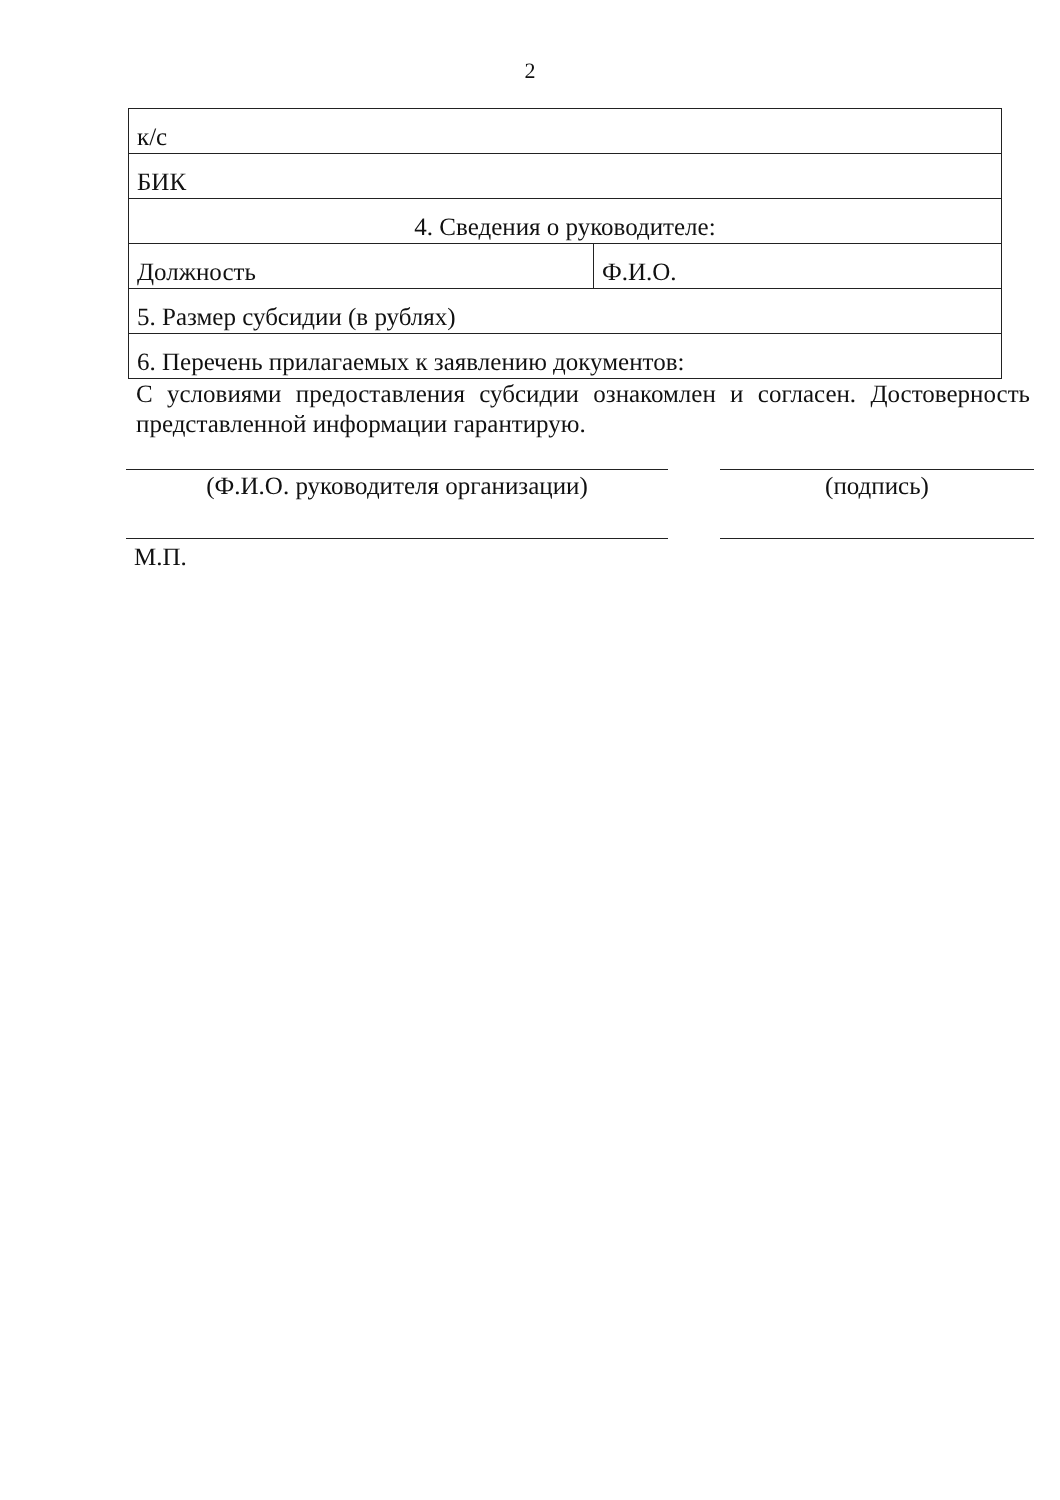2
| к/с | |
| БИК | |
| 4. Сведения о руководителе: | |
| Должность | Ф.И.О. |
| 5. Размер субсидии (в рублях) | |
| 6. Перечень прилагаемых к заявлению документов: | |
С условиями предоставления субсидии ознакомлен и согласен. Достоверность представленной информации гарантирую.
(Ф.И.О. руководителя организации) (подпись)
М.П.